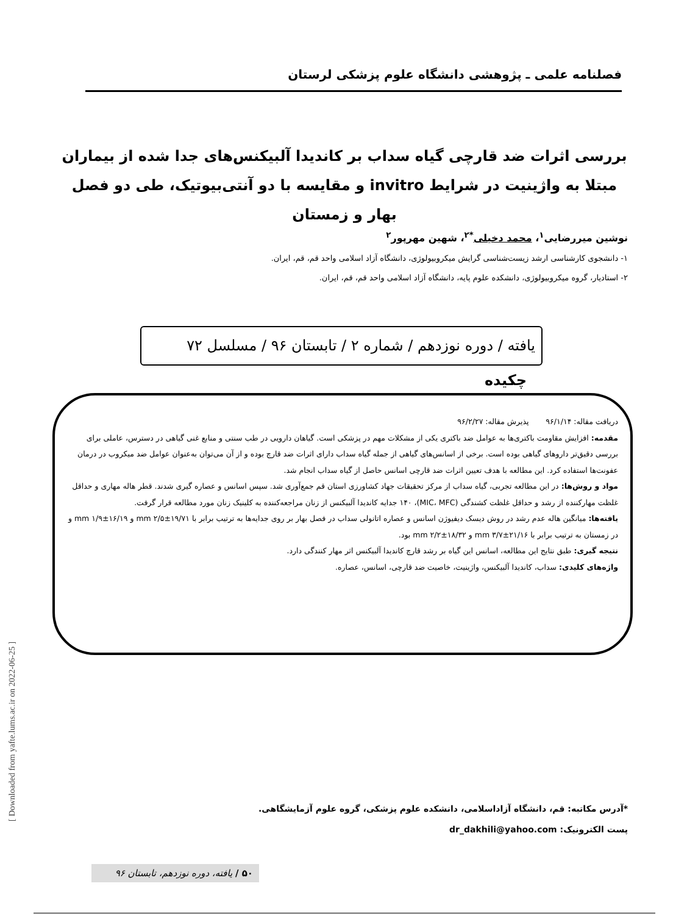فصلنامه علمی ـ پژوهشی دانشگاه علوم پزشکی لرستان
بررسی اثرات ضد قارچی گیاه سداب بر کاندیدا آلبیکنس‌های جدا شده از بیماران مبتلا به واژینیت در شرایط invitro و مقایسه با دو آنتی‌بیوتیک، طی دو فصل بهار و زمستان
نوشین میررضایی<sup>۱</sup>، محمد دخیلی<sup>*۲</sup>، شهین مهرپور<sup>۲</sup>
۱- دانشجوی کارشناسی ارشد زیست‌شناسی گرایش میکروبیولوژی، دانشگاه آزاد اسلامی واحد قم، قم، ایران.
۲- استادیار، گروه میکروبیولوژی، دانشکده علوم پایه، دانشگاه آزاد اسلامی واحد قم، قم، ایران.
یافته / دوره نوزدهم / شماره ۲ / تابستان ۹۶ / مسلسل ۷۲
چکیده
دریافت مقاله: ۹۶/۱/۱۴ پذیرش مقاله: ۹۶/۲/۲۷
مقدمه: افزایش مقاومت باکتری‌ها به عوامل ضد باکتری یکی از مشکلات مهم در پزشکی است. گیاهان دارویی در طب سنتی و منابع غنی گیاهی در دسترس، عاملی برای بررسی دقیق‌تر داروهای گیاهی بوده است. برخی از اسانس‌های گیاهی از جمله گیاه سداب دارای اثرات ضد قارچ بوده و از آن می‌توان به‌عنوان عوامل ضد میکروب در درمان عفونت‌ها استفاده کرد. این مطالعه با هدف تعیین اثرات ضد قارچی اسانس حاصل از گیاه سداب انجام شد.
مواد و روش‌ها: در این مطالعه تجربی، گیاه سداب از مرکز تحقیقات جهاد کشاورزی استان قم جمع‌آوری شد. سپس اسانس و عصاره گیری شدند. قطر هاله مهاری و حداقل غلظت مهارکننده از رشد و حداقل غلظت کشندگی (MIC، MFC)، ۱۴۰ جدایه کاندیدا آلبیکنس از زنان مراجعه‌کننده به کلینیک زنان مورد مطالعه قرار گرفت.
یافته‌ها: میانگین هاله عدم رشد در روش دیسک دیفیوژن اسانس و عصاره اتانولی سداب در فصل بهار بر روی جدایه‌ها به ترتیب برابر با mm ۲/۵±۱۹/۷۱ و mm ۱/۹±۱۶/۱۹ و در زمستان به ترتیب برابر با mm ۳/۷±۲۱/۱۶ و mm ۲/۲±۱۸/۳۲ بود.
نتیجه گیری: طبق نتایج این مطالعه، اسانس این گیاه بر رشد قارچ کاندیدا آلبیکنس اثر مهار کنندگی دارد.
واژه‌های کلیدی: سداب، کاندیدا آلبیکنس، واژینیت، خاصیت ضد قارچی، اسانس، عصاره.
*آدرس مکاتبه: قم، دانشگاه آزاداسلامی، دانشکده علوم پزشکی، گروه علوم آزمایشگاهی.
پست الکترونیک: dr_dakhili@yahoo.com
[ Downloaded from yafte.lums.ac.ir on 2022-06-25 ]
۵۰ / یافته، دوره نوزدهم، تابستان ۹۶